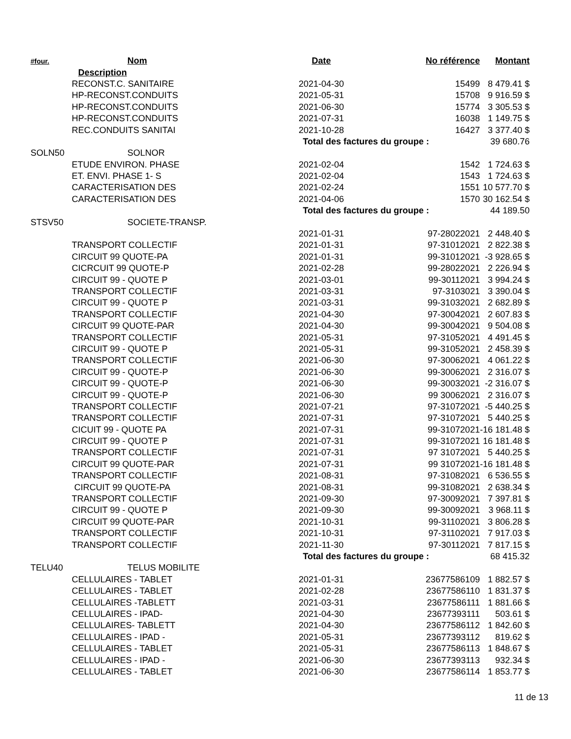| #four. | Nom | Date | No référence | Montant |
| --- | --- | --- | --- | --- |
| | Description | | | |
| | RECONST.C. SANITAIRE | 2021-04-30 | 15499 | 8 479.41 $ |
| | HP-RECONST.CONDUITS | 2021-05-31 | 15708 | 9 916.59 $ |
| | HP-RECONST.CONDUITS | 2021-06-30 | 15774 | 3 305.53 $ |
| | HP-RECONST.CONDUITS | 2021-07-31 | 16038 | 1 149.75 $ |
| | REC.CONDUITS SANITAI | 2021-10-28 | 16427 | 3 377.40 $ |
| | | Total des factures du groupe : | | 39 680.76 |
| SOLN50 | SOLNOR | | | |
| | ETUDE ENVIRON. PHASE | 2021-02-04 | 1542 | 1 724.63 $ |
| | ET. ENVI. PHASE 1- S | 2021-02-04 | 1543 | 1 724.63 $ |
| | CARACTERISATION DES | 2021-02-24 | 1551 | 10 577.70 $ |
| | CARACTERISATION DES | 2021-04-06 | 1570 | 30 162.54 $ |
| | | Total des factures du groupe : | | 44 189.50 |
| STSV50 | SOCIETE-TRANSP. | | | |
| | | 2021-01-31 | 97-28022021 | 2 448.40 $ |
| | TRANSPORT COLLECTIF | 2021-01-31 | 97-31012021 | 2 822.38 $ |
| | CIRCUIT 99 QUOTE-PA | 2021-01-31 | 99-31012021 | -3 928.65 $ |
| | CICRCUIT 99 QUOTE-P | 2021-02-28 | 99-28022021 | 2 226.94 $ |
| | CIRCUIT 99 - QUOTE P | 2021-03-01 | 99-30112021 | 3 994.24 $ |
| | TRANSPORT COLLECTIF | 2021-03-31 | 97-3103021 | 3 390.04 $ |
| | CIRCUIT 99 - QUOTE P | 2021-03-31 | 99-31032021 | 2 682.89 $ |
| | TRANSPORT COLLECTIF | 2021-04-30 | 97-30042021 | 2 607.83 $ |
| | CIRCUIT 99 QUOTE-PAR | 2021-04-30 | 99-30042021 | 9 504.08 $ |
| | TRANSPORT COLLECTIF | 2021-05-31 | 97-31052021 | 4 491.45 $ |
| | CIRCUIT 99 - QUOTE P | 2021-05-31 | 99-31052021 | 2 458.39 $ |
| | TRANSPORT COLLECTIF | 2021-06-30 | 97-30062021 | 4 061.22 $ |
| | CIRCUIT 99 - QUOTE-P | 2021-06-30 | 99-30062021 | 2 316.07 $ |
| | CIRCUIT 99 - QUOTE-P | 2021-06-30 | 99-30032021 | -2 316.07 $ |
| | CIRCUIT 99 - QUOTE-P | 2021-06-30 | 99 30062021 | 2 316.07 $ |
| | TRANSPORT COLLECTIF | 2021-07-21 | 97-31072021 | -5 440.25 $ |
| | TRANSPORT COLLECTIF | 2021-07-31 | 97-31072021 | 5 440.25 $ |
| | CICUIT 99 - QUOTE PA | 2021-07-31 | 99-31072021 | -16 181.48 $ |
| | CIRCUIT 99 - QUOTE P | 2021-07-31 | 99-31072021 | 16 181.48 $ |
| | TRANSPORT COLLECTIF | 2021-07-31 | 97 31072021 | 5 440.25 $ |
| | CIRCUIT 99 QUOTE-PAR | 2021-07-31 | 99 31072021 | -16 181.48 $ |
| | TRANSPORT COLLECTIF | 2021-08-31 | 97-31082021 | 6 536.55 $ |
| | CIRCUIT 99 QUOTE-PA | 2021-08-31 | 99-31082021 | 2 638.34 $ |
| | TRANSPORT COLLECTIF | 2021-09-30 | 97-30092021 | 7 397.81 $ |
| | CIRCUIT 99 - QUOTE P | 2021-09-30 | 99-30092021 | 3 968.11 $ |
| | CIRCUIT 99 QUOTE-PAR | 2021-10-31 | 99-31102021 | 3 806.28 $ |
| | TRANSPORT COLLECTIF | 2021-10-31 | 97-31102021 | 7 917.03 $ |
| | TRANSPORT COLLECTIF | 2021-11-30 | 97-30112021 | 7 817.15 $ |
| | | Total des factures du groupe : | | 68 415.32 |
| TELU40 | TELUS MOBILITE | | | |
| | CELLULAIRES - TABLET | 2021-01-31 | 23677586109 | 1 882.57 $ |
| | CELLULAIRES - TABLET | 2021-02-28 | 23677586110 | 1 831.37 $ |
| | CELLULAIRES -TABLETT | 2021-03-31 | 23677586111 | 1 881.66 $ |
| | CELLULAIRES - IPAD- | 2021-04-30 | 23677393111 | 503.61 $ |
| | CELLULAIRES- TABLETT | 2021-04-30 | 23677586112 | 1 842.60 $ |
| | CELLULAIRES - IPAD - | 2021-05-31 | 23677393112 | 819.62 $ |
| | CELLULAIRES - TABLET | 2021-05-31 | 23677586113 | 1 848.67 $ |
| | CELLULAIRES - IPAD - | 2021-06-30 | 23677393113 | 932.34 $ |
| | CELLULAIRES - TABLET | 2021-06-30 | 23677586114 | 1 853.77 $ |
11 de 13